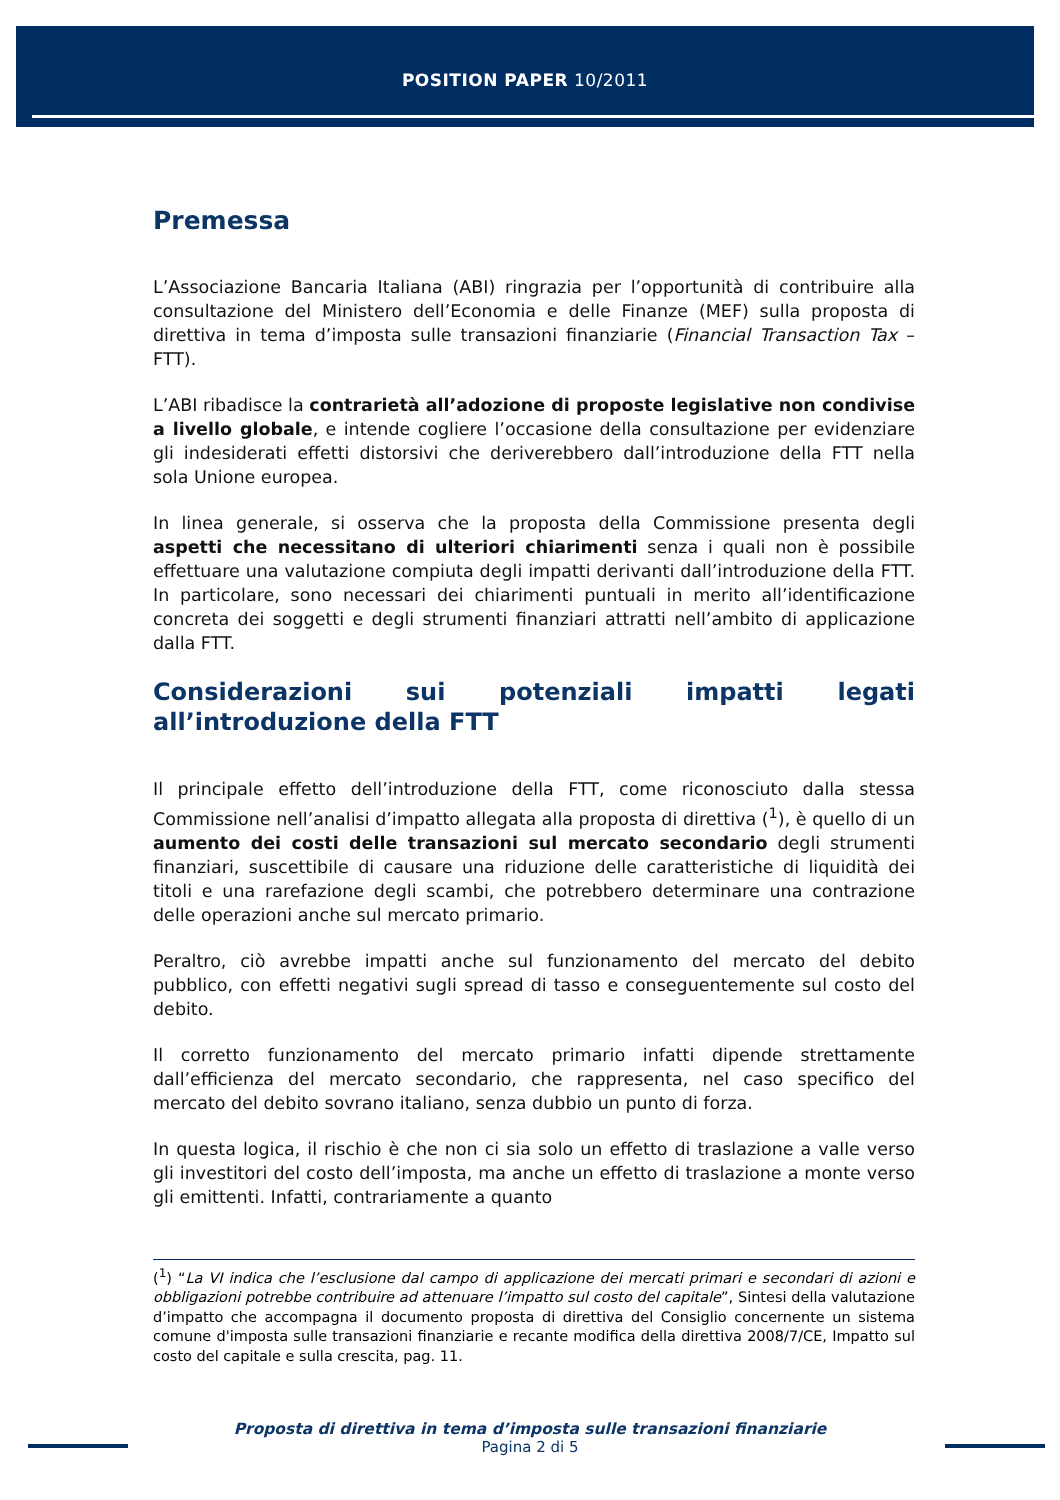POSITION PAPER 10/2011
Premessa
L’Associazione Bancaria Italiana (ABI) ringrazia per l’opportunità di contribuire alla consultazione del Ministero dell’Economia e delle Finanze (MEF) sulla proposta di direttiva in tema d’imposta sulle transazioni finanziarie (Financial Transaction Tax – FTT).
L’ABI ribadisce la contrarietà all’adozione di proposte legislative non condivise a livello globale, e intende cogliere l’occasione della consultazione per evidenziare gli indesiderati effetti distorsivi che deriverebbero dall’introduzione della FTT nella sola Unione europea.
In linea generale, si osserva che la proposta della Commissione presenta degli aspetti che necessitano di ulteriori chiarimenti senza i quali non è possibile effettuare una valutazione compiuta degli impatti derivanti dall’introduzione della FTT. In particolare, sono necessari dei chiarimenti puntuali in merito all’identificazione concreta dei soggetti e degli strumenti finanziari attratti nell’ambito di applicazione dalla FTT.
Considerazioni sui potenziali impatti legati all’introduzione della FTT
Il principale effetto dell’introduzione della FTT, come riconosciuto dalla stessa Commissione nell’analisi d’impatto allegata alla proposta di direttiva (<sup>1</sup>), è quello di un aumento dei costi delle transazioni sul mercato secondario degli strumenti finanziari, suscettibile di causare una riduzione delle caratteristiche di liquidità dei titoli e una rarefazione degli scambi, che potrebbero determinare una contrazione delle operazioni anche sul mercato primario.
Peraltro, ciò avrebbe impatti anche sul funzionamento del mercato del debito pubblico, con effetti negativi sugli spread di tasso e conseguentemente sul costo del debito.
Il corretto funzionamento del mercato primario infatti dipende strettamente dall’efficienza del mercato secondario, che rappresenta, nel caso specifico del mercato del debito sovrano italiano, senza dubbio un punto di forza.
In questa logica, il rischio è che non ci sia solo un effetto di traslazione a valle verso gli investitori del costo dell’imposta, ma anche un effetto di traslazione a monte verso gli emittenti. Infatti, contrariamente a quanto
(<sup>1</sup>) “La VI indica che l’esclusione dal campo di applicazione dei mercati primari e secondari di azioni e obbligazioni potrebbe contribuire ad attenuare l’impatto sul costo del capitale”, Sintesi della valutazione d’impatto che accompagna il documento proposta di direttiva del Consiglio concernente un sistema comune d'imposta sulle transazioni finanziarie e recante modifica della direttiva 2008/7/CE, Impatto sul costo del capitale e sulla crescita, pag. 11.
Proposta di direttiva in tema d’imposta sulle transazioni finanziarie
Pagina 2 di 5